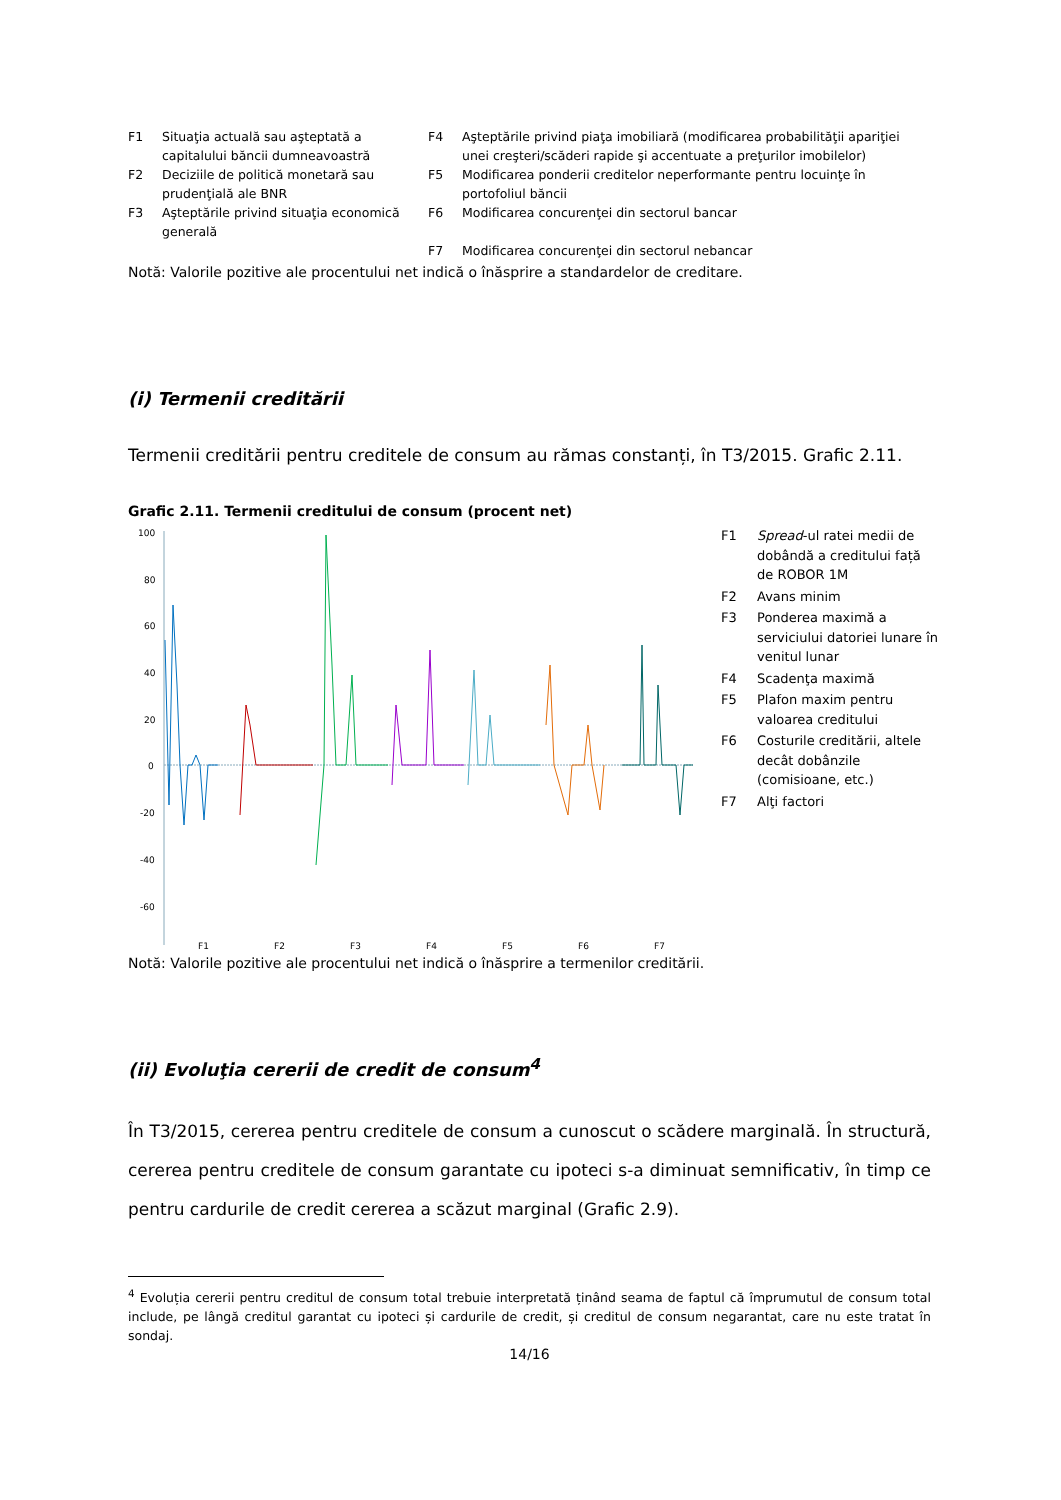| F1 | Situaţia actuală sau aşteptată a capitalului băncii dumneavoastră | F4 | Aşteptările privind piaţa imobiliară (modificarea probabilităţii apariţiei unei creşteri/scăderi rapide şi accentuate a preţurilor imobilelor) |
| F2 | Deciziile de politică monetară sau prudenţială ale BNR | F5 | Modificarea ponderii creditelor neperformante pentru locuinţe în portofoliul băncii |
| F3 | Aşteptările privind situaţia economică generală | F6 | Modificarea concurenţei din sectorul bancar |
| | | F7 | Modificarea concurenţei din sectorul nebancar |
Notă: Valorile pozitive ale procentului net indică o înăsprire a standardelor de creditare.
(i) Termenii creditării
Termenii creditării pentru creditele de consum au rămas constanți, în T3/2015. Grafic 2.11.
Grafic 2.11. Termenii creditului de consum (procent net)
100
80
60
40
20
0
-20
-40
-60
F1
F2
F3
F4
F5
F6
F7
| F1 | Spread -ul ratei medii de dobândă a creditului față de ROBOR 1M |
| F2 | Avans minim |
| F3 | Ponderea maximă a serviciului datoriei lunare în venitul lunar |
| F4 | Scadenţa maximă |
| F5 | Plafon maxim pentru valoarea creditului |
| F6 | Costurile creditării, altele decât dobânzile (comisioane, etc.) |
| F7 | Alţi factori |
Notă: Valorile pozitive ale procentului net indică o înăsprire a termenilor creditării.
(ii) Evoluţia cererii de credit de consum<sup>4</sup>
În T3/2015, cererea pentru creditele de consum a cunoscut o scădere marginală. În structură, cererea pentru creditele de consum garantate cu ipoteci s-a diminuat semnificativ, în timp ce pentru cardurile de credit cererea a scăzut marginal (Grafic 2.9).
<sup>4</sup> Evoluția cererii pentru creditul de consum total trebuie interpretată ținând seama de faptul că împrumutul de consum total include, pe lângă creditul garantat cu ipoteci și cardurile de credit, și creditul de consum negarantat, care nu este tratat în sondaj.
14/16